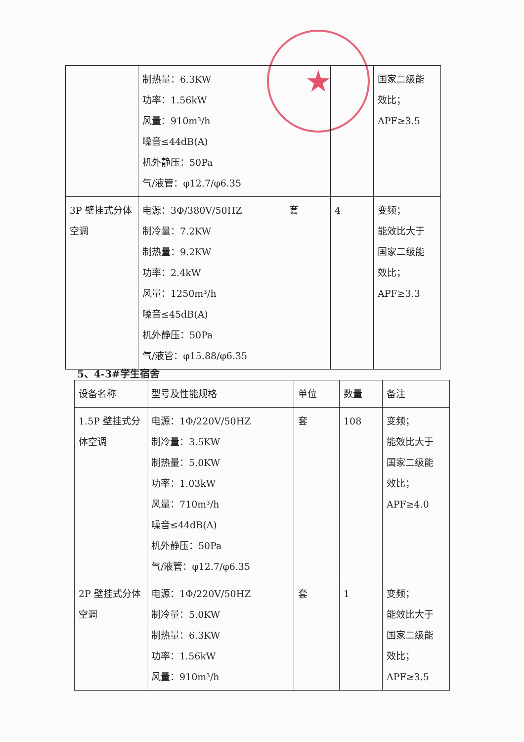★
| | 制热量：6.3KW 功率：1.56kW 风量：910m³/h 噪音≤44dB(A) 机外静压：50Pa 气/液管：φ12.7/φ6.35 | | | 国家二级能 效比； APF≥3.5 |
| 3P 壁挂式分体空调 | 电源：3Φ/380V/50HZ 制冷量：7.2KW 制热量：9.2KW 功率：2.4kW 风量：1250m³/h 噪音≤45dB(A) 机外静压：50Pa 气/液管：φ15.88/φ6.35 | 套 | 4 | 变频； 能效比大于 国家二级能 效比； APF≥3.3 |
5、4-3#学生宿舍
| 设备名称 | 型号及性能规格 | 单位 | 数量 | 备注 |
| --- | --- | --- | --- | --- |
| 1.5P 壁挂式分体空调 | 电源：1Φ/220V/50HZ 制冷量：3.5KW 制热量：5.0KW 功率：1.03kW 风量：710m³/h 噪音≤44dB(A) 机外静压：50Pa 气/液管：φ12.7/φ6.35 | 套 | 108 | 变频； 能效比大于 国家二级能 效比； APF≥4.0 |
| 2P 壁挂式分体空调 | 电源：1Φ/220V/50HZ 制冷量：5.0KW 制热量：6.3KW 功率：1.56kW 风量：910m³/h | 套 | 1 | 变频； 能效比大于 国家二级能 效比； APF≥3.5 |